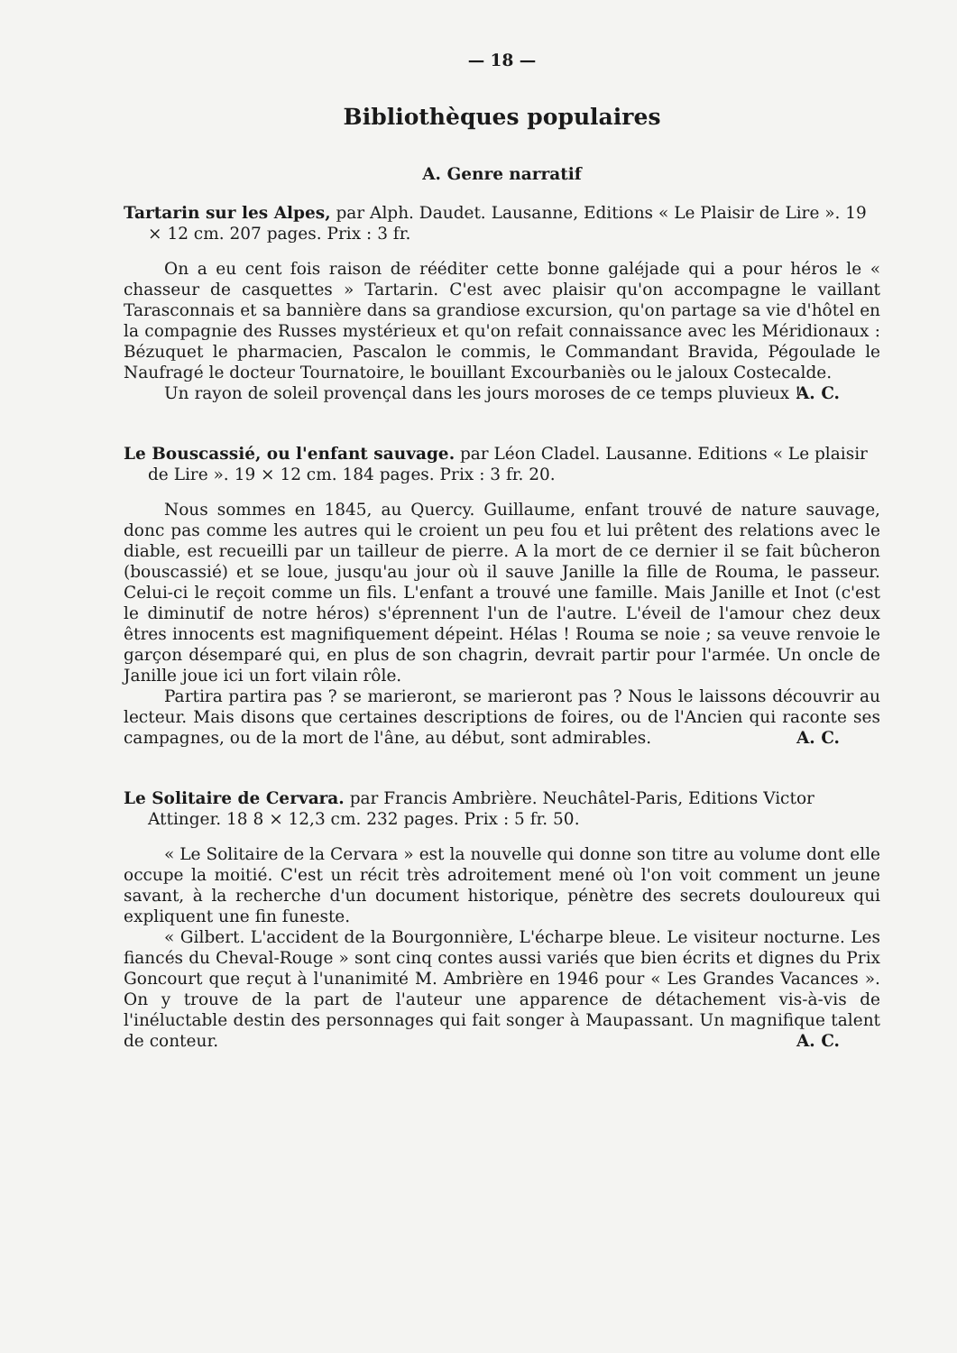— 18 —
Bibliothèques populaires
A. Genre narratif
Tartarin sur les Alpes, par Alph. Daudet. Lausanne, Editions « Le Plaisir de Lire ». 19 × 12 cm. 207 pages. Prix : 3 fr.
On a eu cent fois raison de rééditer cette bonne galéjade qui a pour héros le « chasseur de casquettes » Tartarin. C'est avec plaisir qu'on accompagne le vaillant Tarasconnais et sa bannière dans sa grandiose excursion, qu'on partage sa vie d'hôtel en la compagnie des Russes mystérieux et qu'on refait connaissance avec les Méridionaux : Bézuquet le pharmacien, Pascalon le commis, le Commandant Bravida, Pégoulade le Naufragé le docteur Tournatoire, le bouillant Excourbaniès ou le jaloux Costecalde.
Un rayon de soleil provençal dans les jours moroses de ce temps pluvieux !
A. C.
Le Bouscassié, ou l'enfant sauvage. par Léon Cladel. Lausanne. Editions « Le plaisir de Lire ». 19 × 12 cm. 184 pages. Prix : 3 fr. 20.
Nous sommes en 1845, au Quercy. Guillaume, enfant trouvé de nature sauvage, donc pas comme les autres qui le croient un peu fou et lui prêtent des relations avec le diable, est recueilli par un tailleur de pierre. A la mort de ce dernier il se fait bûcheron (bouscassié) et se loue, jusqu'au jour où il sauve Janille la fille de Rouma, le passeur. Celui-ci le reçoit comme un fils. L'enfant a trouvé une famille. Mais Janille et Inot (c'est le diminutif de notre héros) s'éprennent l'un de l'autre. L'éveil de l'amour chez deux êtres innocents est magnifiquement dépeint. Hélas ! Rouma se noie ; sa veuve renvoie le garçon désemparé qui, en plus de son chagrin, devrait partir pour l'armée. Un oncle de Janille joue ici un fort vilain rôle.
Partira partira pas ? se marieront, se marieront pas ? Nous le laissons découvrir au lecteur. Mais disons que certaines descriptions de foires, ou de l'Ancien qui raconte ses campagnes, ou de la mort de l'âne, au début, sont admirables.
A. C.
Le Solitaire de Cervara. par Francis Ambrière. Neuchâtel-Paris, Editions Victor Attinger. 18 8 × 12,3 cm. 232 pages. Prix : 5 fr. 50.
« Le Solitaire de la Cervara » est la nouvelle qui donne son titre au volume dont elle occupe la moitié. C'est un récit très adroitement mené où l'on voit comment un jeune savant, à la recherche d'un document historique, pénètre des secrets douloureux qui expliquent une fin funeste.
« Gilbert. L'accident de la Bourgonnière, L'écharpe bleue. Le visiteur nocturne. Les fiancés du Cheval-Rouge » sont cinq contes aussi variés que bien écrits et dignes du Prix Goncourt que reçut à l'unanimité M. Ambrière en 1946 pour « Les Grandes Vacances ». On y trouve de la part de l'auteur une apparence de détachement vis-à-vis de l'inéluctable destin des personnages qui fait songer à Maupassant. Un magnifique talent de conteur.
A. C.